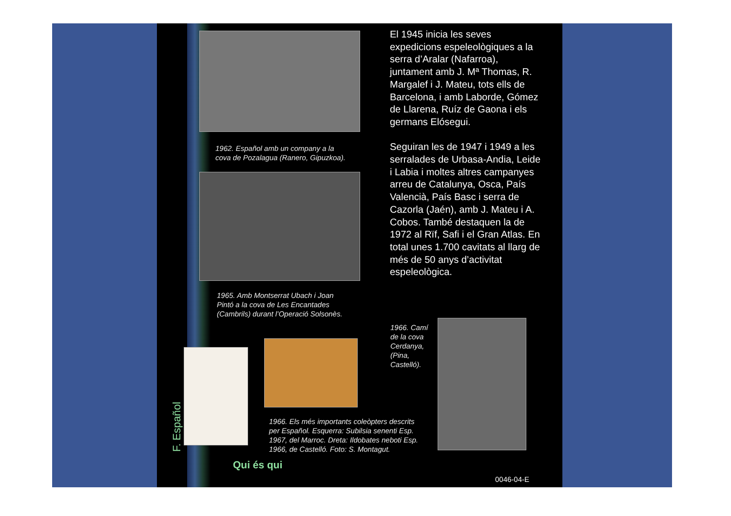1962. Español amb un company a la
cova de Pozalagua (Ranero, Gipuzkoa).
1965. Amb Montserrat Ubach i Joan
Pintó a la cova de Les Encantades
(Cambrils) durant l’Operació Solsonès.
1966. Camí
de la cova
Cerdanya,
(Pina,
Castelló).
1966. Els més importants coleòpters descrits
per Español. Esquerra: Subilsia senenti Esp.
1967, del Marroc. Dreta: Ildobates neboti Esp.
1966, de Castelló. Foto: S. Montagut.
El 1945 inicia les seves expedicions espeleològiques a la serra d’Aralar (Nafarroa), juntament amb J. Mª Thomas, R. Margalef i J. Mateu, tots ells de Barcelona, i amb Laborde, Gómez de Llarena, Ruíz de Gaona i els germans Elósegui.
Seguiran les de 1947 i 1949 a les serralades de Urbasa-Andia, Leide i Labia i moltes altres campanyes arreu de Catalunya, Osca, País Valencià, País Basc i serra de Cazorla (Jaén), amb J. Mateu i A. Cobos. També destaquen la de 1972 al Rïf, Safi i el Gran Atlas. En total unes 1.700 cavitats al llarg de més de 50 anys d’activitat espeleològica.
F. Español
Qui és qui
0046-04-E